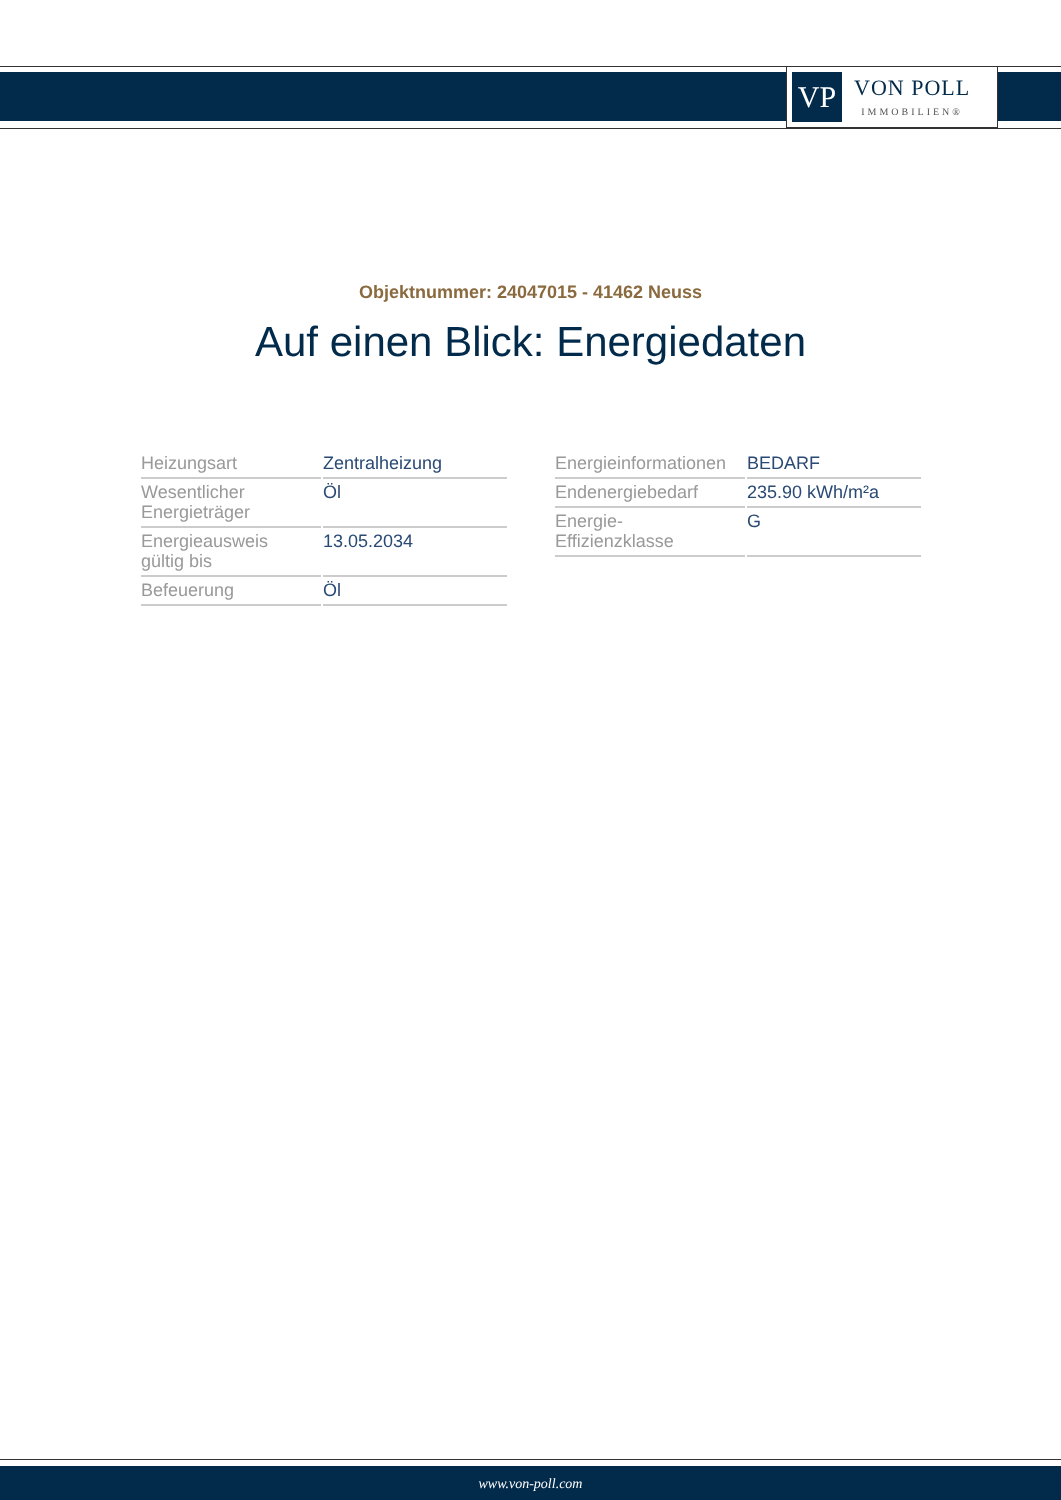VP
VON POLL
IMMOBILIEN®
Objektnummer: 24047015 - 41462 Neuss
Auf einen Blick: Energiedaten
| Heizungsart | Zentralheizung |
| Wesentlicher Energieträger | Öl |
| Energieausweis gültig bis | 13.05.2034 |
| Befeuerung | Öl |
| Energieinformationen | BEDARF |
| Endenergiebedarf | 235.90 kWh/m²a |
| Energie- Effizienzklasse | G |
www.von-poll.com